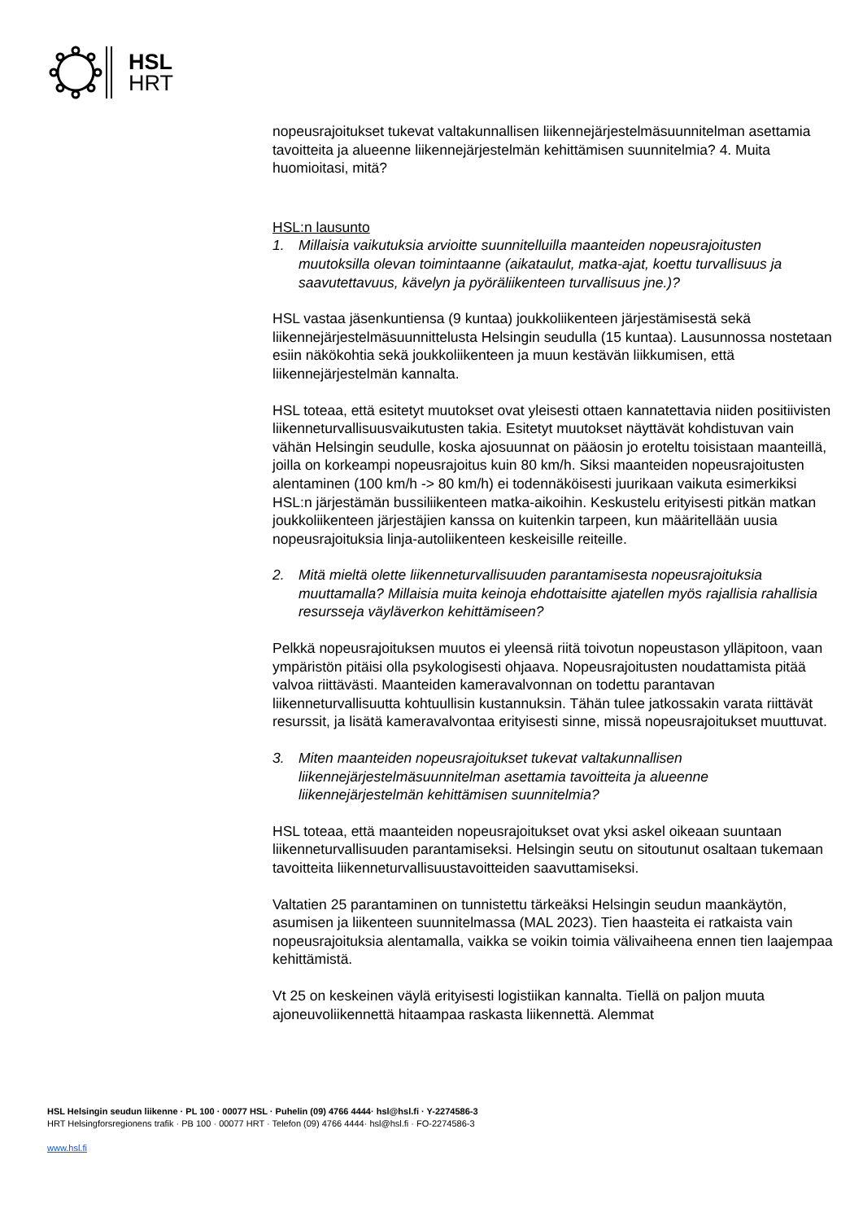HSL
HRT
nopeusrajoitukset tukevat valtakunnallisen liikennejärjestelmäsuunnitelman asettamia tavoitteita ja alueenne liikennejärjestelmän kehittämisen suunnitelmia? 4. Muita huomioitasi, mitä?
HSL:n lausunto
1. Millaisia vaikutuksia arvioitte suunnitelluilla maanteiden nopeusrajoitusten muutoksilla olevan toimintaanne (aikataulut, matka-ajat, koettu turvallisuus ja saavutettavuus, kävelyn ja pyöräliikenteen turvallisuus jne.)?
HSL vastaa jäsenkuntiensa (9 kuntaa) joukkoliikenteen järjestämisestä sekä liikennejärjestelmäsuunnittelusta Helsingin seudulla (15 kuntaa). Lausunnossa nostetaan esiin näkökohtia sekä joukkoliikenteen ja muun kestävän liikkumisen, että liikennejärjestelmän kannalta.
HSL toteaa, että esitetyt muutokset ovat yleisesti ottaen kannatettavia niiden positiivisten liikenneturvallisuusvaikutusten takia. Esitetyt muutokset näyttävät kohdistuvan vain vähän Helsingin seudulle, koska ajosuunnat on pääosin jo eroteltu toisistaan maanteillä, joilla on korkeampi nopeusrajoitus kuin 80 km/h. Siksi maanteiden nopeusrajoitusten alentaminen (100 km/h -> 80 km/h) ei todennäköisesti juurikaan vaikuta esimerkiksi HSL:n järjestämän bussiliikenteen matka-aikoihin. Keskustelu erityisesti pitkän matkan joukkoliikenteen järjestäjien kanssa on kuitenkin tarpeen, kun määritellään uusia nopeusrajoituksia linja-autoliikenteen keskeisille reiteille.
2. Mitä mieltä olette liikenneturvallisuuden parantamisesta nopeusrajoituksia muuttamalla? Millaisia muita keinoja ehdottaisitte ajatellen myös rajallisia rahallisia resursseja väyläverkon kehittämiseen?
Pelkkä nopeusrajoituksen muutos ei yleensä riitä toivotun nopeustason ylläpitoon, vaan ympäristön pitäisi olla psykologisesti ohjaava. Nopeusrajoitusten noudattamista pitää valvoa riittävästi. Maanteiden kameravalvonnan on todettu parantavan liikenneturvallisuutta kohtuullisin kustannuksin. Tähän tulee jatkossakin varata riittävät resurssit, ja lisätä kameravalvontaa erityisesti sinne, missä nopeusrajoitukset muuttuvat.
3. Miten maanteiden nopeusrajoitukset tukevat valtakunnallisen liikennejärjestelmäsuunnitelman asettamia tavoitteita ja alueenne liikennejärjestelmän kehittämisen suunnitelmia?
HSL toteaa, että maanteiden nopeusrajoitukset ovat yksi askel oikeaan suuntaan liikenneturvallisuuden parantamiseksi. Helsingin seutu on sitoutunut osaltaan tukemaan tavoitteita liikenneturvallisuustavoitteiden saavuttamiseksi.
Valtatien 25 parantaminen on tunnistettu tärkeäksi Helsingin seudun maankäytön, asumisen ja liikenteen suunnitelmassa (MAL 2023). Tien haasteita ei ratkaista vain nopeusrajoituksia alentamalla, vaikka se voikin toimia välivaiheena ennen tien laajempaa kehittämistä.
Vt 25 on keskeinen väylä erityisesti logistiikan kannalta. Tiellä on paljon muuta ajoneuvoliikennettä hitaampaa raskasta liikennettä. Alemmat
HSL Helsingin seudun liikenne · PL 100 · 00077 HSL · Puhelin (09) 4766 4444· hsl@hsl.fi · Y-2274586-3
HRT Helsingforsregionens trafik · PB 100 · 00077 HRT · Telefon (09) 4766 4444· hsl@hsl.fi · FO-2274586-3
www.hsl.fi